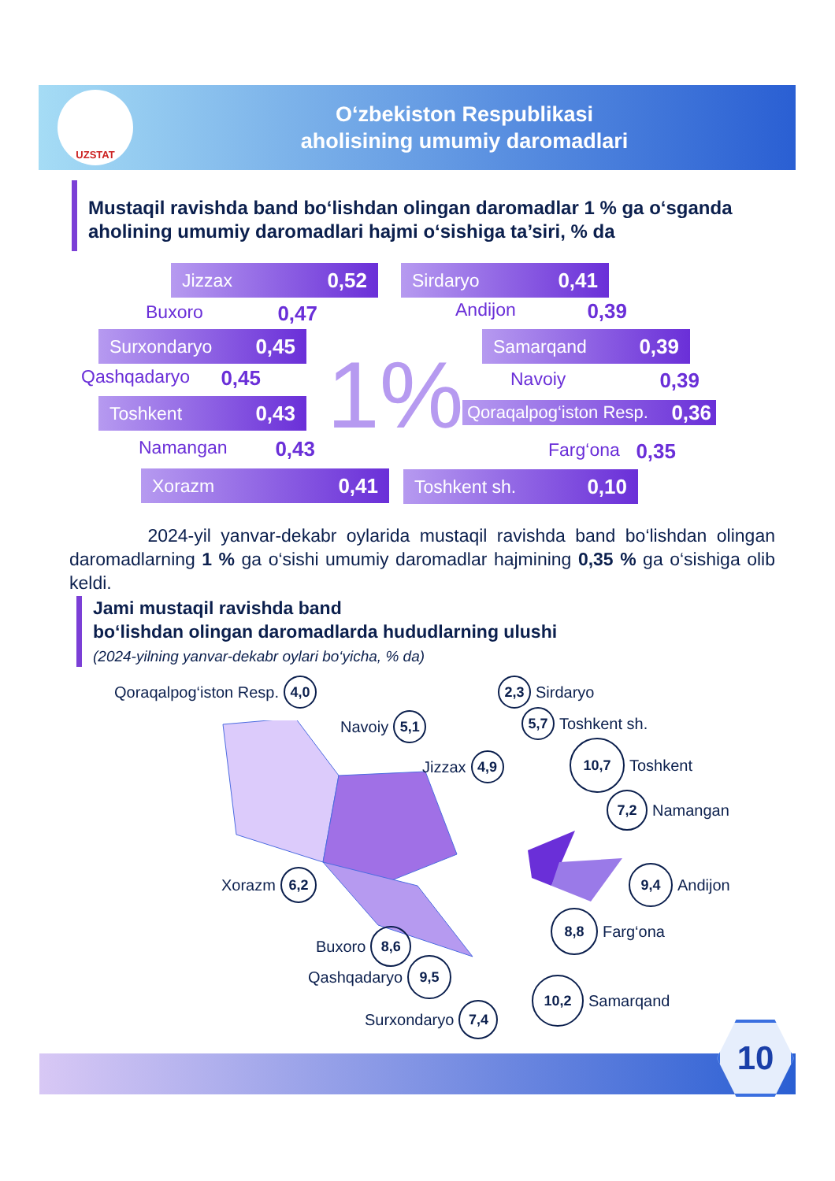UZSTAT
O‘zbekiston Respublikasi
aholisining umumiy daromadlari
Mustaqil ravishda band bo‘lishdan olingan daromadlar 1 % ga o‘sganda aholining umumiy daromadlari hajmi o‘sishiga ta’siri, % da
Jizzax 0,52 Sirdaryo 0,41
Buxoro 0,47 Andijon 0,39
Surxondaryo 0,45 Samarqand 0,39
Qashqadaryo 0,45 Navoiy 0,39
Toshkent 0,43
Qoraqalpog‘iston Resp. 0,36
Namangan 0,43
Farg‘ona 0,35
Xorazm 0,41 Toshkent sh. 0,10
1%
2024-yil yanvar-dekabr oylarida mustaqil ravishda band bo‘lishdan olingan daromadlarning 1 % ga o‘sishi umumiy daromadlar hajmining 0,35 % ga o‘sishiga olib keldi.
Jami mustaqil ravishda band
bo‘lishdan olingan daromadlarda hududlarning ulushi
(2024-yilning yanvar-dekabr oylari bo‘yicha, % da)
Qoraqalpog‘iston Resp. 4,0 2,3 Sirdaryo
Navoiy 5,1 5,7 Toshkent sh.
Jizzax 4,9
10,7 Toshkent
7,2 Namangan
Xorazm 6,2 9,4 Andijon
8,8 Farg‘ona
Buxoro 8,6
Qashqadaryo 9,5
10,2 Samarqand
Surxondaryo 7,4
10